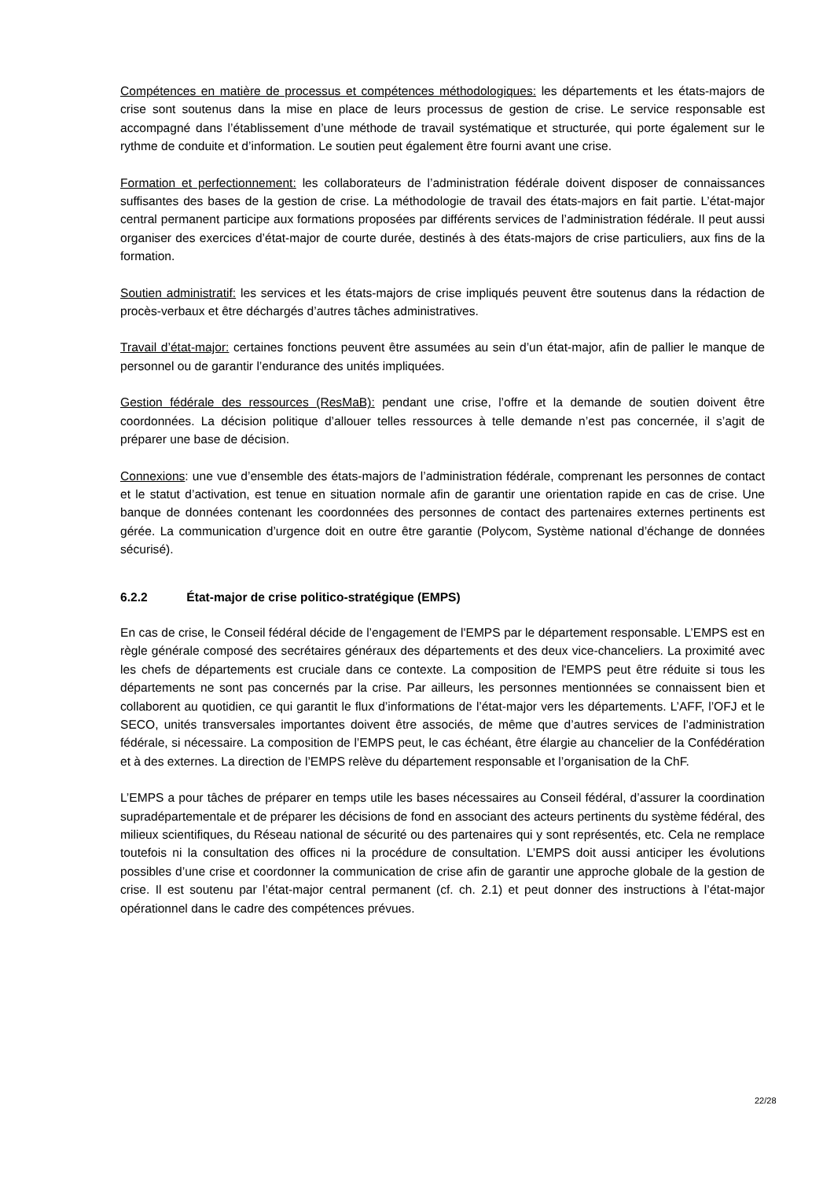Compétences en matière de processus et compétences méthodologiques: les départements et les états-majors de crise sont soutenus dans la mise en place de leurs processus de gestion de crise. Le service responsable est accompagné dans l’établissement d’une méthode de travail systématique et structurée, qui porte également sur le rythme de conduite et d’information. Le soutien peut également être fourni avant une crise.
Formation et perfectionnement: les collaborateurs de l’administration fédérale doivent disposer de connaissances suffisantes des bases de la gestion de crise. La méthodologie de travail des états-majors en fait partie. L’état-major central permanent participe aux formations proposées par différents services de l’administration fédérale. Il peut aussi organiser des exercices d’état-major de courte durée, destinés à des états-majors de crise particuliers, aux fins de la formation.
Soutien administratif: les services et les états-majors de crise impliqués peuvent être soutenus dans la rédaction de procès-verbaux et être déchargés d’autres tâches administratives.
Travail d’état-major: certaines fonctions peuvent être assumées au sein d’un état-major, afin de pallier le manque de personnel ou de garantir l’endurance des unités impliquées.
Gestion fédérale des ressources (ResMaB): pendant une crise, l’offre et la demande de soutien doivent être coordonnées. La décision politique d’allouer telles ressources à telle demande n’est pas concernée, il s’agit de préparer une base de décision.
Connexions: une vue d’ensemble des états-majors de l’administration fédérale, comprenant les personnes de contact et le statut d’activation, est tenue en situation normale afin de garantir une orientation rapide en cas de crise. Une banque de données contenant les coordonnées des personnes de contact des partenaires externes pertinents est gérée. La communication d’urgence doit en outre être garantie (Polycom, Système national d’échange de données sécurisé).
6.2.2 État-major de crise politico-stratégique (EMPS)
En cas de crise, le Conseil fédéral décide de l’engagement de l'EMPS par le département responsable. L’EMPS est en règle générale composé des secrétaires généraux des départements et des deux vice-chanceliers. La proximité avec les chefs de départements est cruciale dans ce contexte. La composition de l'EMPS peut être réduite si tous les départements ne sont pas concernés par la crise. Par ailleurs, les personnes mentionnées se connaissent bien et collaborent au quotidien, ce qui garantit le flux d’informations de l’état-major vers les départements. L’AFF, l’OFJ et le SECO, unités transversales importantes doivent être associés, de même que d’autres services de l’administration fédérale, si nécessaire. La composition de l’EMPS peut, le cas échéant, être élargie au chancelier de la Confédération et à des externes. La direction de l’EMPS relève du département responsable et l’organisation de la ChF.
L’EMPS a pour tâches de préparer en temps utile les bases nécessaires au Conseil fédéral, d’assurer la coordination supradépartementale et de préparer les décisions de fond en associant des acteurs pertinents du système fédéral, des milieux scientifiques, du Réseau national de sécurité ou des partenaires qui y sont représentés, etc. Cela ne remplace toutefois ni la consultation des offices ni la procédure de consultation. L’EMPS doit aussi anticiper les évolutions possibles d’une crise et coordonner la communication de crise afin de garantir une approche globale de la gestion de crise. Il est soutenu par l’état-major central permanent (cf. ch. 2.1) et peut donner des instructions à l’état-major opérationnel dans le cadre des compétences prévues.
22/28